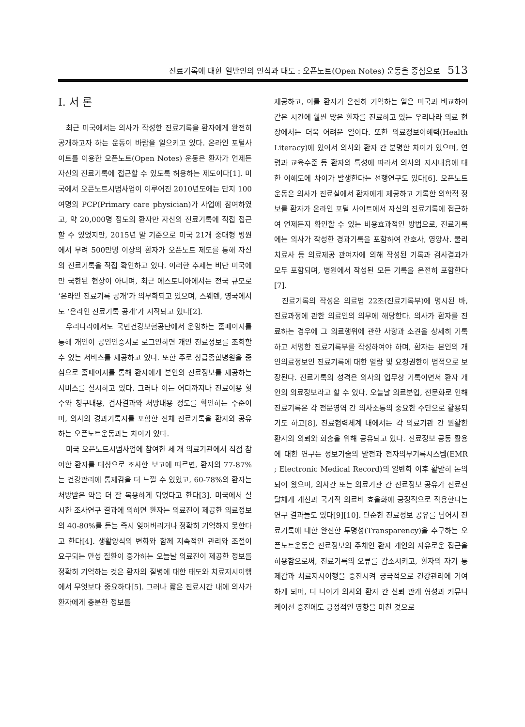진료기록에 대한 일반인의 인식과 태도 : 오픈노트(Open Notes) 운동을 중심으로 513
I. 서 론
최근 미국에서는 의사가 작성한 진료기록을 환자에게 완전히 공개하고자 하는 운동이 바람을 일으키고 있다. 온라인 포털사이트를 이용한 오픈노트(Open Notes) 운동은 환자가 언제든 자신의 진료기록에 접근할 수 있도록 허용하는 제도이다[1]. 미국에서 오픈노트시범사업이 이루어진 2010년도에는 단지 100여명의 PCP(Primary care physician)가 사업에 참여하였고, 약 20,000명 정도의 환자만 자신의 진료기록에 직접 접근할 수 있었지만, 2015년 말 기준으로 미국 21개 중대형 병원에서 무려 500만명 이상의 환자가 오픈노트 제도를 통해 자신의 진료기록을 직접 확인하고 있다. 이러한 추세는 비단 미국에만 국한된 현상이 아니며, 최근 에스토니아에서는 전국 규모로 ‘온라인 진료기록 공개’가 의무화되고 있으며, 스웨덴, 영국에서도 ‘온라인 진료기록 공개’가 시작되고 있다[2].
우리나라에서도 국민건강보험공단에서 운영하는 홈페이지를 통해 개인이 공인인증서로 로그인하면 개인 진료정보를 조회할 수 있는 서비스를 제공하고 있다. 또한 주로 상급종합병원을 중심으로 홈페이지를 통해 환자에게 본인의 진료정보를 제공하는 서비스를 실시하고 있다. 그러나 이는 어디까지나 진료이용 횟수와 청구내용, 검사결과와 처방내용 정도를 확인하는 수준이며, 의사의 경과기록지를 포함한 전체 진료기록을 환자와 공유하는 오픈노트운동과는 차이가 있다.
미국 오픈노트시범사업에 참여한 세 개 의료기관에서 직접 참여한 환자를 대상으로 조사한 보고에 따르면, 환자의 77-87%는 건강관리에 통제감을 더 느낄 수 있었고, 60-78%의 환자는 처방받은 약을 더 잘 복용하게 되었다고 한다[3]. 미국에서 실시한 조사연구 결과에 의하면 환자는 의료진이 제공한 의료정보의 40-80%를 듣는 즉시 잊어버리거나 정확히 기억하지 못한다고 한다[4]. 생활양식의 변화와 함께 지속적인 관리와 조절이 요구되는 만성 질환이 증가하는 오늘날 의료진이 제공한 정보를 정확히 기억하는 것은 환자의 질병에 대한 태도와 치료지시이행에서 무엇보다 중요하다[5]. 그러나 짧은 진료시간 내에 의사가 환자에게 충분한 정보를
제공하고, 이를 환자가 온전히 기억하는 일은 미국과 비교하여 같은 시간에 훨씬 많은 환자를 진료하고 있는 우리나라 의료 현장에서는 더욱 어려운 일이다. 또한 의료정보이해력(Health Literacy)에 있어서 의사와 환자 간 분명한 차이가 있으며, 연령과 교육수준 등 환자의 특성에 따라서 의사의 지시내용에 대한 이해도에 차이가 발생한다는 선행연구도 있다[6]. 오픈노트운동은 의사가 진료실에서 환자에게 제공하고 기록한 의학적 정보를 환자가 온라인 포털 사이트에서 자신의 진료기록에 접근하여 언제든지 확인할 수 있는 비용효과적인 방법으로, 진료기록에는 의사가 작성한 경과기록을 포함하여 간호사, 영양사. 물리치료사 등 의료제공 관여자에 의해 작성된 기록과 검사결과가 모두 포함되며, 병원에서 작성된 모든 기록을 온전히 포함한다[7].
진료기록의 작성은 의료법 22조(진료기록부)에 명시된 바, 진료과정에 관한 의료인의 의무에 해당한다. 의사가 환자를 진료하는 경우에 그 의료행위에 관한 사항과 소견을 상세히 기록하고 서명한 진료기록부를 작성하여야 하며, 환자는 본인의 개인의료정보인 진료기록에 대한 열람 및 요청권한이 법적으로 보장된다. 진료기록의 성격은 의사의 업무상 기록이면서 환자 개인의 의료정보라고 할 수 있다. 오늘날 의료분업, 전문화로 인해 진료기록은 각 전문영역 간 의사소통의 중요한 수단으로 활용되기도 하고[8], 진료협력체계 내에서는 각 의료기관 간 원활한 환자의 의뢰와 회송을 위해 공유되고 있다. 진료정보 공동 활용에 대한 연구는 정보기술의 발전과 전자의무기록시스템(EMR ; Electronic Medical Record)의 일반화 이후 활발히 논의되어 왔으며, 의사간 또는 의료기관 간 진료정보 공유가 진료전달체계 개선과 국가적 의료비 효율화에 긍정적으로 작용한다는 연구 결과들도 있다[9][10]. 단순한 진료정보 공유를 넘어서 진료기록에 대한 완전한 투명성(Transparency)을 추구하는 오픈노트운동은 진료정보의 주체인 환자 개인의 자유로운 접근을 허용함으로써, 진료기록의 오류를 감소시키고, 환자의 자기 통제감과 치료지시이행을 증진시켜 궁극적으로 건강관리에 기여하게 되며, 더 나아가 의사와 환자 간 신뢰 관계 형성과 커뮤니케이션 증진에도 긍정적인 영향을 미친 것으로